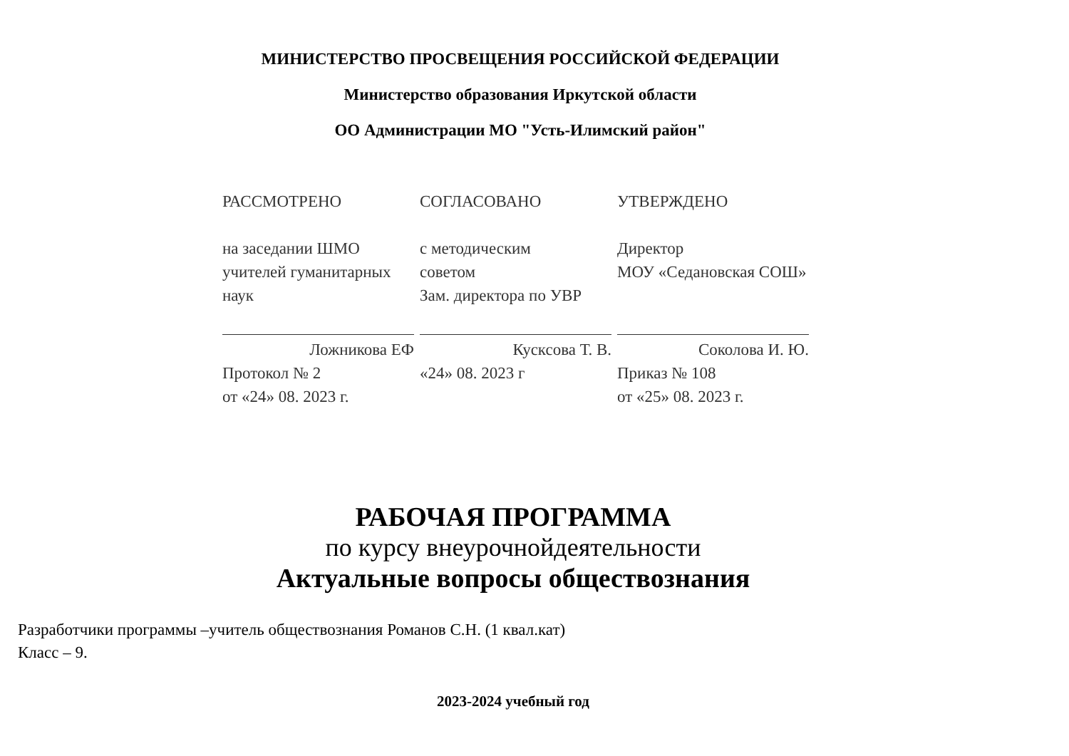МИНИСТЕРСТВО ПРОСВЕЩЕНИЯ РОССИЙСКОЙ ФЕДЕРАЦИИ
Министерство образования Иркутской области
ОО Администрации МО "Усть-Илимский район"
РАССМОТРЕНО
на заседании ШМО
учителей гуманитарных
наук
Ложникова ЕФ
Протокол № 2
от «24» 08. 2023 г.
СОГЛАСОВАНО
с методическим
советом
Зам. директора по УВР
Кусксова Т. В.
«24» 08. 2023 г
УТВЕРЖДЕНО
Директор
МОУ «Седановская СОШ»
Соколова И. Ю.
Приказ № 108
от «25» 08. 2023 г.
РАБОЧАЯ ПРОГРАММА
по курсу внеурочнойдеятельности
Актуальные вопросы обществознания
Разработчики программы –учитель обществознания Романов С.Н. (1 квал.кат)
Класс – 9.
2023-2024 учебный год